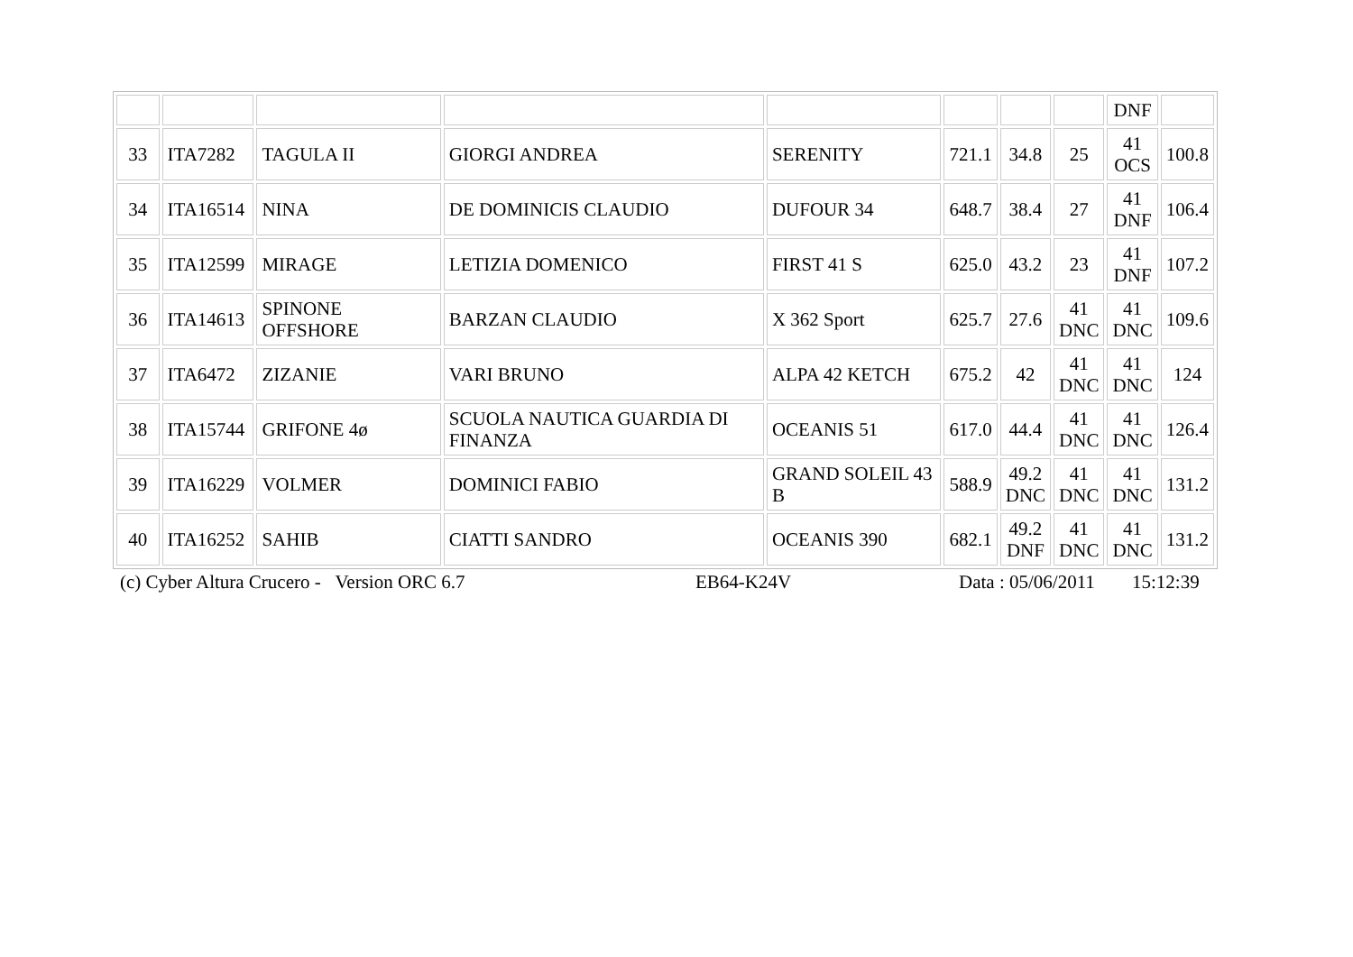| | | | | | | | | DNF | |
| 33 | ITA7282 | TAGULA II | GIORGI ANDREA | SERENITY | 721.1 | 34.8 | 25 | 41 OCS | 100.8 |
| 34 | ITA16514 | NINA | DE DOMINICIS CLAUDIO | DUFOUR 34 | 648.7 | 38.4 | 27 | 41 DNF | 106.4 |
| 35 | ITA12599 | MIRAGE | LETIZIA DOMENICO | FIRST 41 S | 625.0 | 43.2 | 23 | 41 DNF | 107.2 |
| 36 | ITA14613 | SPINONE OFFSHORE | BARZAN CLAUDIO | X 362 Sport | 625.7 | 27.6 | 41 DNC | 41 DNC | 109.6 |
| 37 | ITA6472 | ZIZANIE | VARI BRUNO | ALPA 42 KETCH | 675.2 | 42 | 41 DNC | 41 DNC | 124 |
| 38 | ITA15744 | GRIFONE 4ø | SCUOLA NAUTICA GUARDIA DI FINANZA | OCEANIS 51 | 617.0 | 44.4 | 41 DNC | 41 DNC | 126.4 |
| 39 | ITA16229 | VOLMER | DOMINICI FABIO | GRAND SOLEIL 43 B | 588.9 | 49.2 DNC | 41 DNC | 41 DNC | 131.2 |
| 40 | ITA16252 | SAHIB | CIATTI SANDRO | OCEANIS 390 | 682.1 | 49.2 DNF | 41 DNC | 41 DNC | 131.2 |
(c) Cyber Altura Crucero - Version ORC 6.7 EB64-K24V Data : 05/06/2011 15:12:39